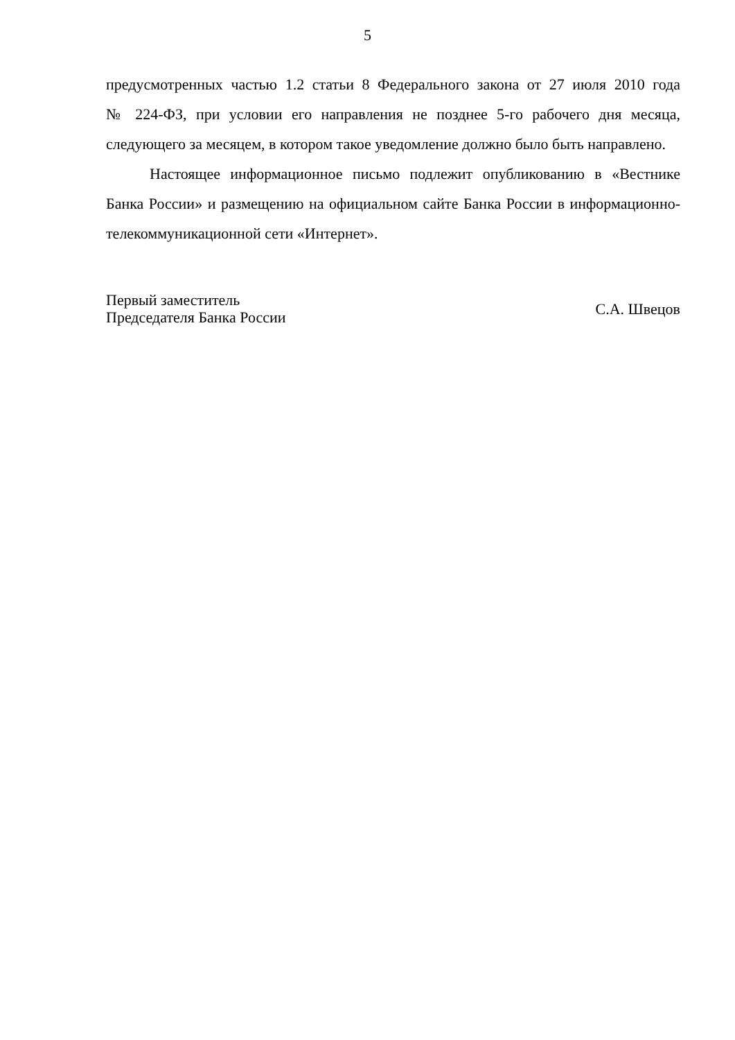5
предусмотренных частью 1.2 статьи 8 Федерального закона от 27 июля 2010 года № 224-ФЗ, при условии его направления не позднее 5-го рабочего дня месяца, следующего за месяцем, в котором такое уведомление должно было быть направлено.
Настоящее информационное письмо подлежит опубликованию в «Вестнике Банка России» и размещению на официальном сайте Банка России в информационно-телекоммуникационной сети «Интернет».
Первый заместитель
Председателя Банка России
С.А. Швецов